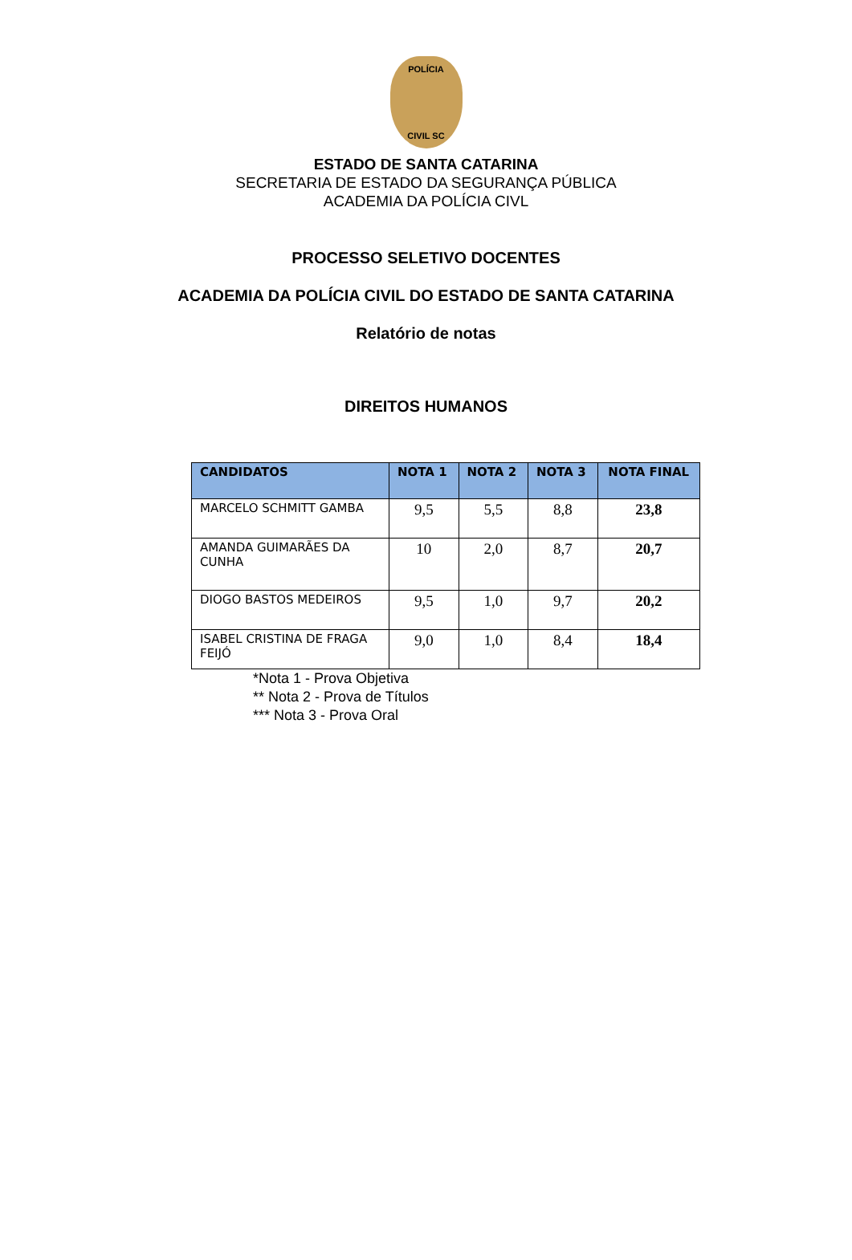POLÍCIA
CIVIL SC
ESTADO DE SANTA CATARINA
SECRETARIA DE ESTADO DA SEGURANÇA PÚBLICA
ACADEMIA DA POLÍCIA CIVL
PROCESSO SELETIVO DOCENTES
ACADEMIA DA POLÍCIA CIVIL DO ESTADO DE SANTA CATARINA
Relatório de notas
DIREITOS HUMANOS
| CANDIDATOS | NOTA 1 | NOTA 2 | NOTA 3 | NOTA FINAL |
| --- | --- | --- | --- | --- |
| MARCELO SCHMITT GAMBA | 9,5 | 5,5 | 8,8 | 23,8 |
| AMANDA GUIMARÃES DA CUNHA | 10 | 2,0 | 8,7 | 20,7 |
| DIOGO BASTOS MEDEIROS | 9,5 | 1,0 | 9,7 | 20,2 |
| ISABEL CRISTINA DE FRAGA FEIJÓ | 9,0 | 1,0 | 8,4 | 18,4 |
*Nota 1 - Prova Objetiva
** Nota 2 - Prova de Títulos
*** Nota 3 - Prova Oral